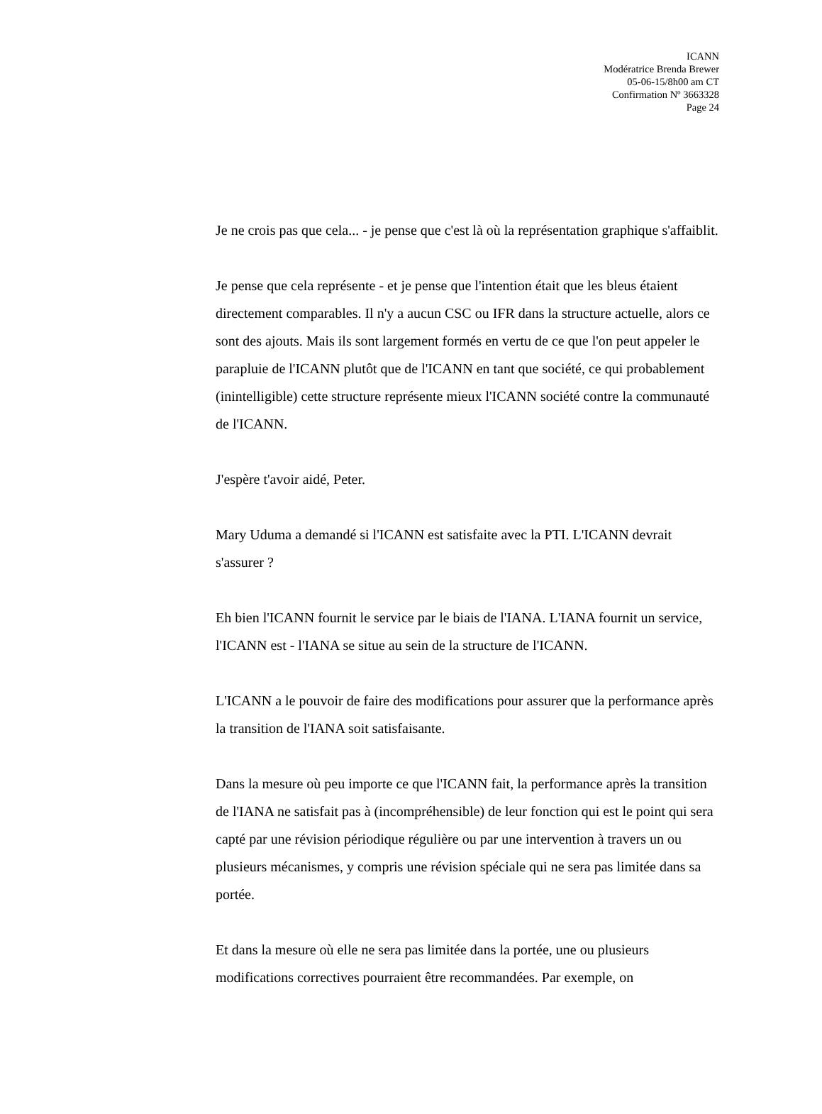ICANN
Modératrice Brenda Brewer
05-06-15/8h00 am CT
Confirmation Nº 3663328
Page 24
Je ne crois pas que cela... - je pense que c'est là où la représentation graphique s'affaiblit.
Je pense que cela représente - et je pense que l'intention était que les bleus étaient directement comparables. Il n'y a aucun CSC ou IFR dans la structure actuelle, alors ce sont des ajouts. Mais ils sont largement formés en vertu de ce que l'on peut appeler le parapluie de l'ICANN plutôt que de l'ICANN en tant que société, ce qui probablement (inintelligible) cette structure représente mieux l'ICANN société contre la communauté de l'ICANN.
J'espère t'avoir aidé, Peter.
Mary Uduma a demandé si l'ICANN est satisfaite avec la PTI. L'ICANN devrait s'assurer ?
Eh bien l'ICANN fournit le service par le biais de l'IANA. L'IANA fournit un service, l'ICANN est - l'IANA se situe au sein de la structure de l'ICANN.
L'ICANN a le pouvoir de faire des modifications pour assurer que la performance après la transition de l'IANA soit satisfaisante.
Dans la mesure où peu importe ce que l'ICANN fait, la performance après la transition de l'IANA ne satisfait pas à (incompréhensible) de leur fonction qui est le point qui sera capté par une révision périodique régulière ou par une intervention à travers un ou plusieurs mécanismes, y compris une révision spéciale qui ne sera pas limitée dans sa portée.
Et dans la mesure où elle ne sera pas limitée dans la portée, une ou plusieurs modifications correctives pourraient être recommandées. Par exemple, on